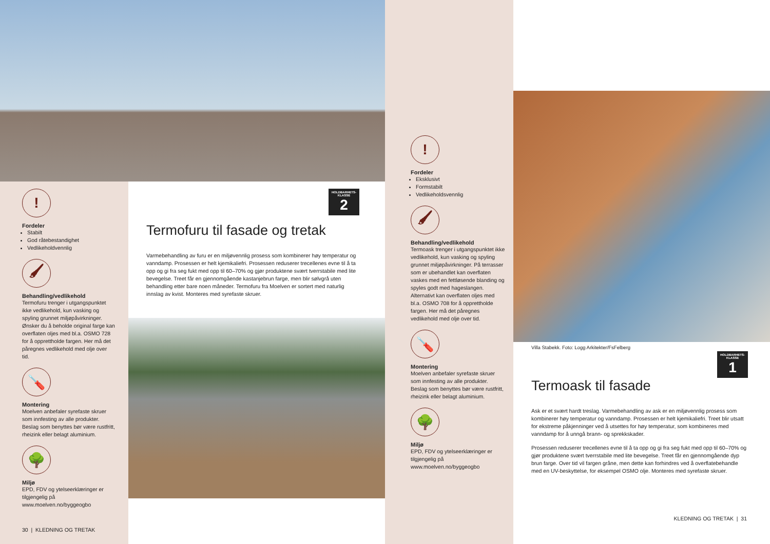!
Fordeler
Stabilt
God råtebestandighet
Vedlikeholdvennlig
🖌
Behandling/vedlikehold
Termofuru trenger i utgangspunktet ikke vedlikehold, kun vasking og spyling grunnet miljøpåvirkninger. Ønsker du å beholde original farge kan overflaten oljes med bl.a. OSMO 728 for å opprettholde fargen. Her må det påregnes vedlikehold med olje over tid.
🪛
Montering
Moelven anbefaler syrefaste skruer som innfesting av alle produkter. Beslag som benyttes bør være rustfritt, rheizink eller belagt aluminium.
🌳
Miljø
EPD, FDV og ytelseerklæringer er tilgjengelig på www.moelven.no/byggeogbo
30 | KLEDNING OG TRETAK
HOLDBARHETS-KLASSE
2
Termofuru til fasade og tretak
Varmebehandling av furu er en miljøvennlig prosess som kombinerer høy temperatur og vanndamp. Prosessen er helt kjemikaliefri. Prosessen reduserer trecellenes evne til å ta opp og gi fra seg fukt med opp til 60–70% og gjør produktene svært tverrstabile med lite bevegelse. Treet får en gjennomgående kastanjebrun farge, men blir sølvgrå uten behandling etter bare noen måneder. Termofuru fra Moelven er sortert med naturlig innslag av kvist. Monteres med syrefaste skruer.
!
Fordeler
Eksklusivt
Formstabilt
Vedlikeholdsvennlig
🖌
Behandling/vedlikehold
Termoask trenger i utgangspunktet ikke vedlikehold, kun vasking og spyling grunnet miljøpåvirkninger. På terrasser som er ubehandlet kan overflaten vaskes med en fettløsende blanding og spyles godt med hageslangen. Alternativt kan overflaten oljes med bl.a. OSMO 708 for å opprettholde fargen. Her må det påregnes vedlikehold med olje over tid.
🪛
Montering
Moelven anbefaler syrefaste skruer som innfesting av alle produkter. Beslag som benyttes bør være rustfritt, rheizink eller belagt aluminium.
🌳
Miljø
EPD, FDV og ytelseerklæringer er tilgjengelig på www.moelven.no/byggeogbo
Villa Stabekk. Foto: Logg Arkitekter/FsFelberg
HOLDBARHETS-KLASSE
1
Termoask til fasade
Ask er et svært hardt treslag. Varmebehandling av ask er en miljøvennlig prosess som kombinerer høy temperatur og vanndamp. Prosessen er helt kjemikaliefri. Treet blir utsatt for ekstreme påkjenninger ved å utsettes for høy temperatur, som kombineres med vanndamp for å unngå brann- og sprekkskader.
Prosessen reduserer trecellenes evne til å ta opp og gi fra seg fukt med opp til 60–70% og gjør produktene svært tverrstabile med lite bevegelse. Treet får en gjennomgående dyp brun farge. Over tid vil fargen gråne, men dette kan forhindres ved å overflatebehandle med en UV-beskyttelse, for eksempel OSMO olje. Monteres med syrefaste skruer.
KLEDNING OG TRETAK | 31